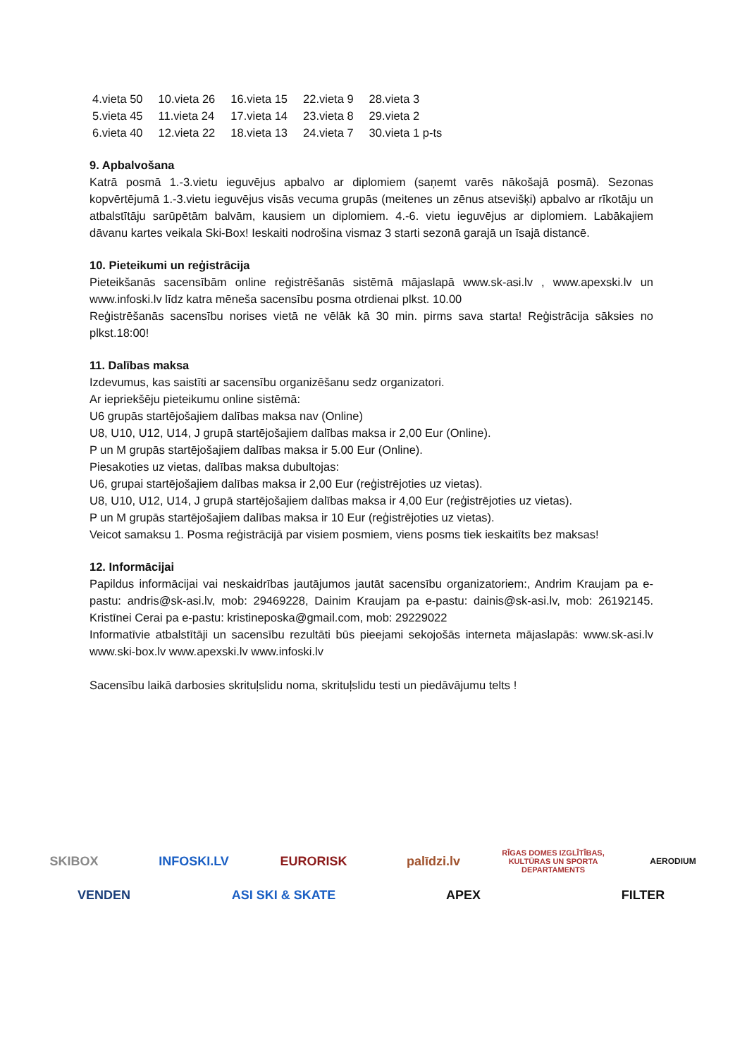| 4.vieta 50 | 10.vieta 26 | 16.vieta 15 | 22.vieta 9 | 28.vieta 3 |
| 5.vieta 45 | 11.vieta 24 | 17.vieta 14 | 23.vieta 8 | 29.vieta 2 |
| 6.vieta 40 | 12.vieta 22 | 18.vieta 13 | 24.vieta 7 | 30.vieta 1 p-ts |
9. Apbalvošana
Katrā posmā 1.-3.vietu ieguvējus apbalvo ar diplomiem (saņemt varēs nākošajā posmā). Sezonas kopvērtējumā 1.-3.vietu ieguvējus visās vecuma grupās (meitenes un zēnus atsevišķi) apbalvo ar rīkotāju un atbalstītāju sarūpētām balvām, kausiem un diplomiem. 4.-6. vietu ieguvējus ar diplomiem. Labākajiem dāvanu kartes veikala Ski-Box! Ieskaiti nodrošina vismaz 3 starti sezonā garajā un īsajā distancē.
10. Pieteikumi un reģistrācija
Pieteikšanās sacensībām online reģistrēšanās sistēmā mājaslapā www.sk-asi.lv , www.apexski.lv un www.infoski.lv līdz katra mēneša sacensību posma otrdienai plkst. 10.00
Reģistrēšanās sacensību norises vietā ne vēlāk kā 30 min. pirms sava starta! Reģistrācija sāksies no plkst.18:00!
11. Dalības maksa
Izdevumus, kas saistīti ar sacensību organizēšanu sedz organizatori.
Ar iepriekšēju pieteikumu online sistēmā:
U6 grupās startējošajiem dalības maksa nav (Online)
U8, U10, U12, U14, J grupā startējošajiem dalības maksa ir 2,00 Eur (Online).
P un M grupās startējošajiem dalības maksa ir 5.00 Eur (Online).
Piesakoties uz vietas, dalības maksa dubultojas:
U6, grupai startējošajiem dalības maksa ir 2,00 Eur (reģistrējoties uz vietas).
U8, U10, U12, U14, J grupā startējošajiem dalības maksa ir 4,00 Eur (reģistrējoties uz vietas).
P un M grupās startējošajiem dalības maksa ir 10 Eur (reģistrējoties uz vietas).
Veicot samaksu 1. Posma reģistrācijā par visiem posmiem, viens posms tiek ieskaitīts bez maksas!
12. Informācijai
Papildus informācijai vai neskaidrības jautājumos jautāt sacensību organizatoriem:, Andrim Kraujam pa e-pastu: andris@sk-asi.lv, mob: 29469228, Dainim Kraujam pa e-pastu: dainis@sk-asi.lv, mob: 26192145. Kristīnei Cerai pa e-pastu: kristineposka@gmail.com, mob: 29229022
Informatīvie atbalstītāji un sacensību rezultāti būs pieejami sekojošās interneta mājaslapās: www.sk-asi.lv www.ski-box.lv www.apexski.lv www.infoski.lv
Sacensību laikā darbosies skrituļslidu noma, skrituļslidu testi un piedāvājumu telts !
SKIBOX INFOSKI.LV EURORISK palīdzi.lv RĪGAS DOMES IZGLĪTĪBAS, KULTŪRAS UN SPORTA DEPARTAMENTS AERODIUM VENDEN ASI SKI & SKATE APEX FILTER